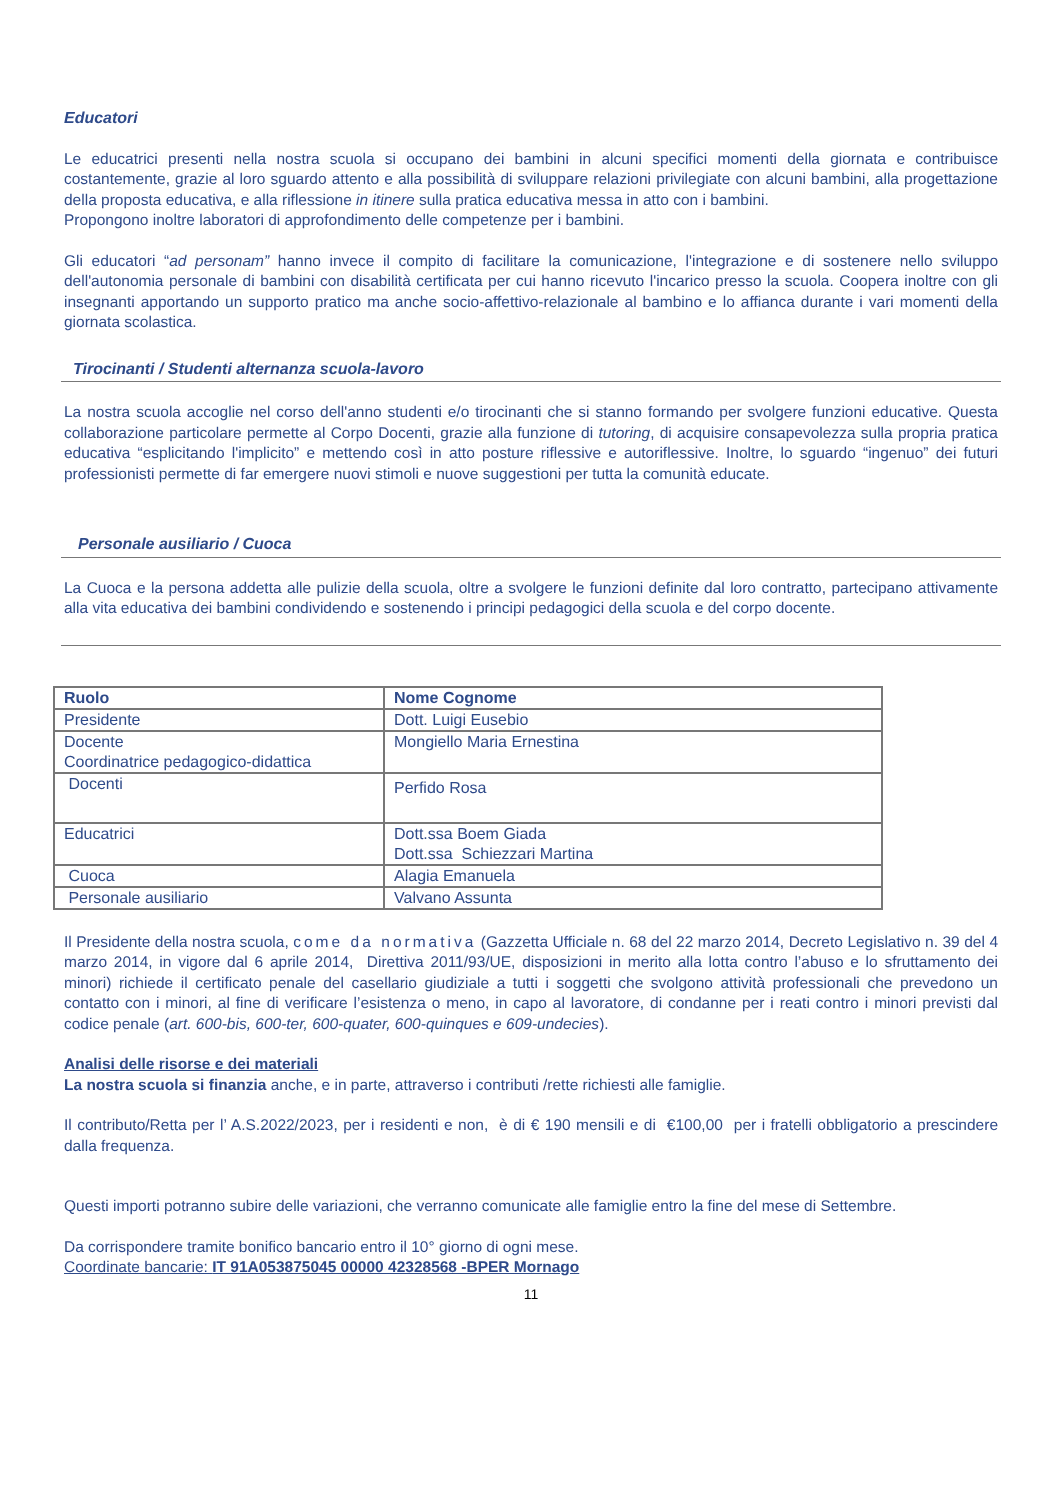Educatori
Le educatrici presenti nella nostra scuola si occupano dei bambini in alcuni specifici momenti della giornata e contribuisce costantemente, grazie al loro sguardo attento e alla possibilità di sviluppare relazioni privilegiate con alcuni bambini, alla progettazione della proposta educativa, e alla riflessione in itinere sulla pratica educativa messa in atto con i bambini.
Propongono inoltre laboratori di approfondimento delle competenze per i bambini.
Gli educatori “ad personam” hanno invece il compito di facilitare la comunicazione, l'integrazione e di sostenere nello sviluppo dell'autonomia personale di bambini con disabilità certificata per cui hanno ricevuto l'incarico presso la scuola. Coopera inoltre con gli insegnanti apportando un supporto pratico ma anche socio-affettivo-relazionale al bambino e lo affianca durante i vari momenti della giornata scolastica.
Tirocinanti / Studenti alternanza scuola-lavoro
La nostra scuola accoglie nel corso dell'anno studenti e/o tirocinanti che si stanno formando per svolgere funzioni educative. Questa collaborazione particolare permette al Corpo Docenti, grazie alla funzione di tutoring, di acquisire consapevolezza sulla propria pratica educativa “esplicitando l'implicito” e mettendo così in atto posture riflessive e autoriflessive. Inoltre, lo sguardo “ingenuo” dei futuri professionisti permette di far emergere nuovi stimoli e nuove suggestioni per tutta la comunità educate.
Personale ausiliario / Cuoca
La Cuoca e la persona addetta alle pulizie della scuola, oltre a svolgere le funzioni definite dal loro contratto, partecipano attivamente alla vita educativa dei bambini condividendo e sostenendo i principi pedagogici della scuola e del corpo docente.
| Ruolo | Nome Cognome |
| --- | --- |
| Presidente | Dott. Luigi Eusebio |
| Docente Coordinatrice pedagogico-didattica | Mongiello Maria Ernestina |
| Docenti | Perfido Rosa |
| Educatrici | Dott.ssa Boem Giada Dott.ssa Schiezzari Martina |
| Cuoca | Alagia Emanuela |
| Personale ausiliario | Valvano Assunta |
Il Presidente della nostra scuola, come da normativa (Gazzetta Ufficiale n. 68 del 22 marzo 2014, Decreto Legislativo n. 39 del 4 marzo 2014, in vigore dal 6 aprile 2014, Direttiva 2011/93/UE, disposizioni in merito alla lotta contro l’abuso e lo sfruttamento dei minori) richiede il certificato penale del casellario giudiziale a tutti i soggetti che svolgono attività professionali che prevedono un contatto con i minori, al fine di verificare l’esistenza o meno, in capo al lavoratore, di condanne per i reati contro i minori previsti dal codice penale (art. 600-bis, 600-ter, 600-quater, 600-quinques e 609-undecies).
Analisi delle risorse e dei materiali
La nostra scuola si finanzia anche, e in parte, attraverso i contributi /rette richiesti alle famiglie.
Il contributo/Retta per l’ A.S.2022/2023, per i residenti e non, è di € 190 mensili e di €100,00 per i fratelli obbligatorio a prescindere dalla frequenza.
Questi importi potranno subire delle variazioni, che verranno comunicate alle famiglie entro la fine del mese di Settembre.
Da corrispondere tramite bonifico bancario entro il 10° giorno di ogni mese.
Coordinate bancarie: IT 91A053875045 00000 42328568 -BPER Mornago
11